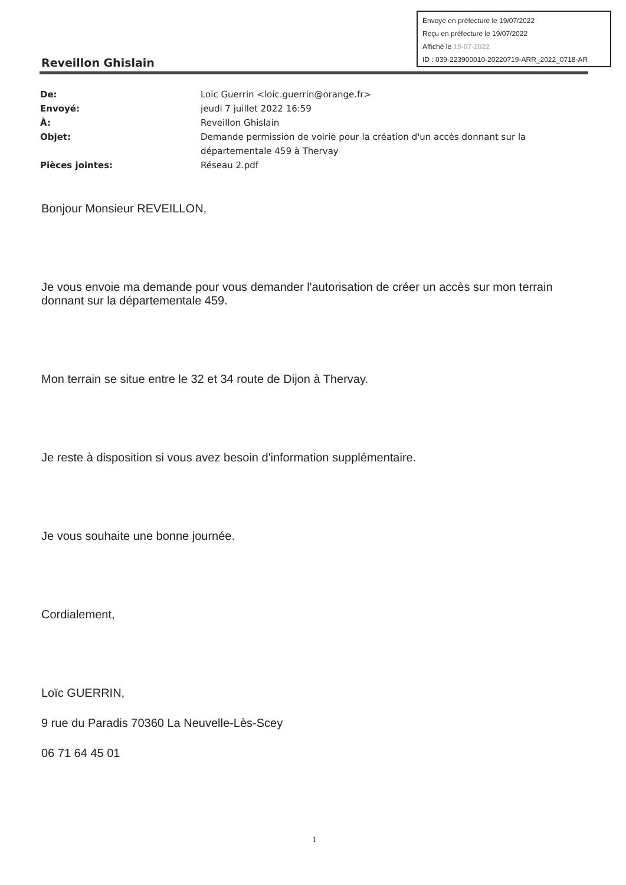Envoyé en préfecture le 19/07/2022
Reçu en préfecture le 19/07/2022
Affiché le 19-07-2022
ID : 039-223900010-20220719-ARR_2022_0718-AR
Reveillon Ghislain
| De: | Loïc Guerrin <loic.guerrin@orange.fr> |
| Envoyé: | jeudi 7 juillet 2022 16:59 |
| À: | Reveillon Ghislain |
| Objet: | Demande permission de voirie pour la création d'un accès donnant sur la départementale 459 à Thervay |
| Pièces jointes: | Réseau 2.pdf |
Bonjour Monsieur REVEILLON,
Je vous envoie ma demande pour vous demander l'autorisation de créer un accès sur mon terrain donnant sur la départementale 459.
Mon terrain se situe entre le 32 et 34 route de Dijon à Thervay.
Je reste à disposition si vous avez besoin d'information supplémentaire.
Je vous souhaite une bonne journée.
Cordialement,
Loïc GUERRIN,
9 rue du Paradis 70360 La Neuvelle-Lès-Scey
06 71 64 45 01
1